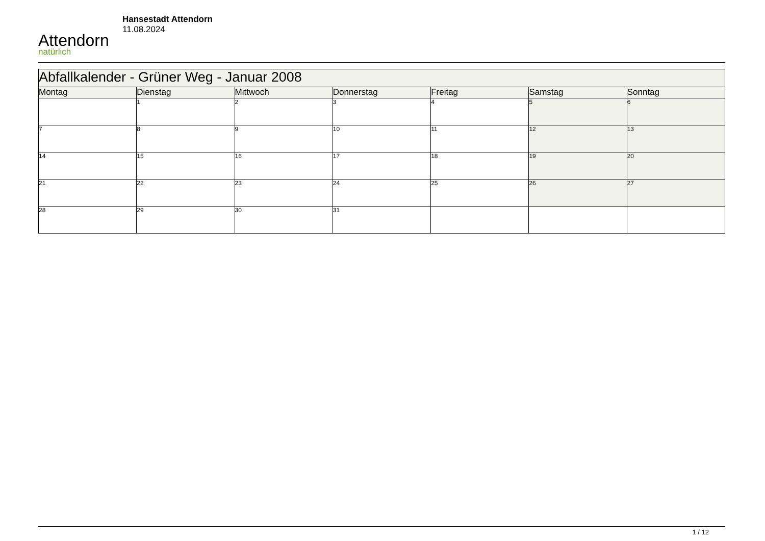Attendorn
natürlich
Hansestadt Attendorn
11.08.2024
| Abfallkalender - Grüner Weg - Januar 2008 | | | | | | |
| Montag | Dienstag | Mittwoch | Donnerstag | Freitag | Samstag | Sonntag |
| | 1 | 2 | 3 | 4 | 5 | 6 |
| 7 | 8 | 9 | 10 | 11 | 12 | 13 |
| 14 | 15 | 16 | 17 | 18 | 19 | 20 |
| 21 | 22 | 23 | 24 | 25 | 26 | 27 |
| 28 | 29 | 30 | 31 | | | |
1 / 12